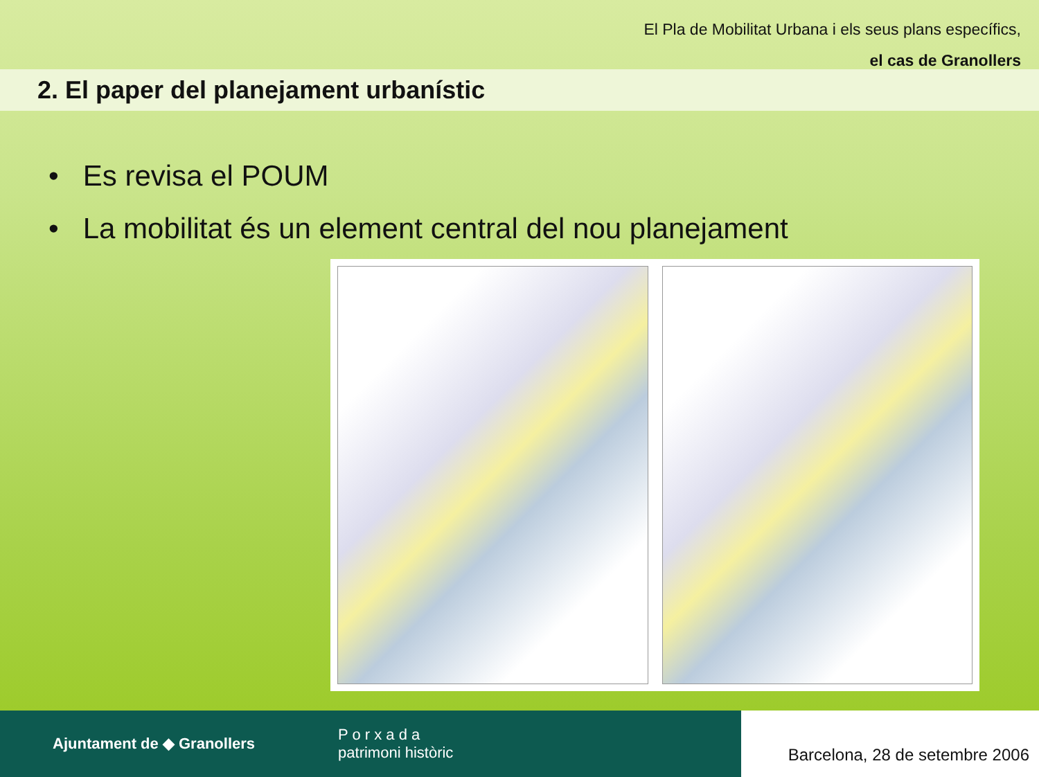El Pla de Mobilitat Urbana i els seus plans específics,
el cas de Granollers
2. El paper del planejament urbanístic
• Es revisa el POUM
• La mobilitat és un element central del nou planejament
Ajuntament de ◆ Granollers P o r x a d a
patrimoni històric
Barcelona, 28 de setembre 2006